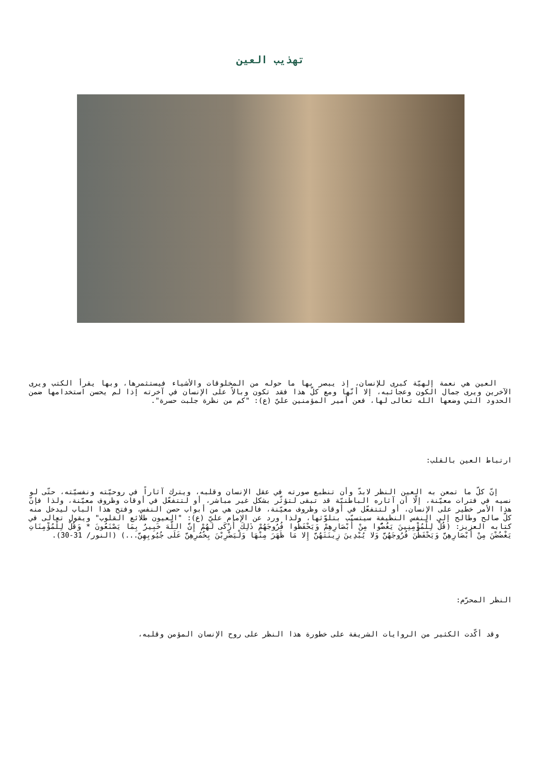تهذيب العين
العين هي نعمة إلهيّة كبرى للإنسان، إذ يبصر بها ما حوله من المخلوقات والأشياء فيستثمرها، وبها يقرأ الكتب ويرى الآخرين ويرى جمال الكون وعجائبه، إلا أنّها ومع كلّ هذا فقد تكون وبالاً على الإنسان في آخرته إذا لم يحسن استخدامها ضمن الحدود التي وضعها الله تعالى لها، فعن أمير المؤمنين عليّ (ع): "كم من نظرة جلبت حسرة".
ارتباط العين بالقلب:
إنّ كلّ ما تمعن به العين النظر لابدّ وأن تنطبع صورته في عقل الإنسان وقلبه، ويترك آثاراً في روحيّته ونفسيّته، حتّى لو نسيه في فترات معيّنة، إلّا أن آثاره الباطنيّة قد تبقى لتؤثّر بشكل غير مباشر، أو لتتفعّل في أوقات وظروف معيّنة، ولذا فإنّ هذا الأمر خطير على الإنسان، أو لتتفعّل في أوقات وظروف معيّنة، فالعين هي من أبواب حصن النفس، وفتح هذا الباب ليدخل منه كلّ صالح وطالح إلى النفس النظيفة سيتسبّب بتلوّثها، ولذا ورد عن الإمام عليّ (ع): "العيون طلائع القلوب" ويقول تعالى في كتابه العزيز: (قُلْ لِلْمُؤْمِنِينَ يَغُضُّوا مِنْ أَبْصَارِهِمْ وَيَحْفَظُوا فُرُوجَهُمْ ذَلِكَ أَزْكَى لَهُمْ إِنَّ اللَّهَ خَبِيرٌ بِمَا يَصْنَعُونَ * وَقُلْ لِلْمُؤْمِنَاتِ يَغْضُضْنَ مِنْ أَبْصَارِهِنَّ وَيَحْفَظْنَ فُرُوجَهُنَّ وَلا يُبْدِينَ زِينَتَهُنَّ إِلا مَا ظَهَرَ مِنْهَا وَلْيَضْرِبْنَ بِخُمُرِهِنَّ عَلَى جُيُوبِهِنَّ...) (النور/ 31-30).
النظر المحرّم:
وقد أكّدت الكثير من الروايات الشريفة على خطورة هذا النظر على روح الإنسان المؤمن وقلبه،